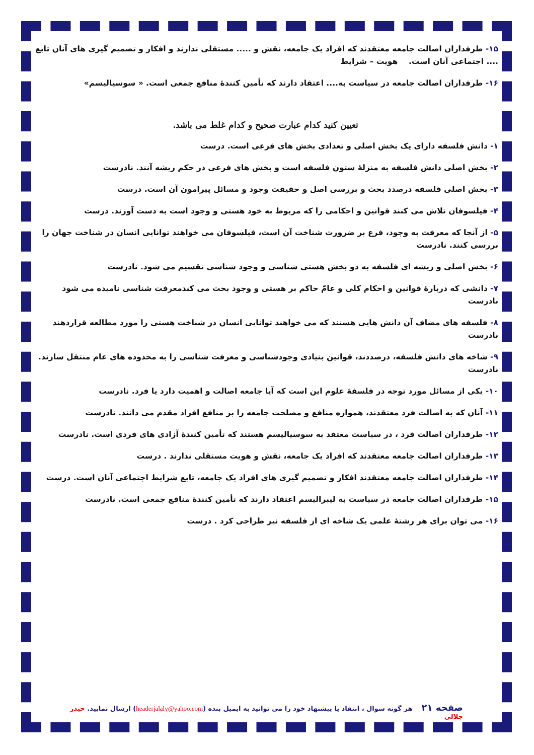۱۵- طرفداران اصالت جامعه معتقدند که افراد یک جامعه، نقش و ..... مستقلی ندارند و افکار و تصمیم گیری های آنان تابع .... اجتماعی آنان است. هویت – شرایط
۱۶- طرفداران اصالت جامعه در سیاست به.... اعتقاد دارند که تأمین کنندهٔ منافع جمعی است. « سوسیالیسم»
تعیین کنید کدام عبارت صحیح و کدام غلط می باشد.
۱- دانش فلسفه دارای یک بخش اصلی و تعدادی بخش های فرعی است. درست
۲- بخش اصلی دانش فلسفه به منزلهٔ ستون فلسفه است و بخش های فرعی در حکم ریشه آنند. نادرست
۳- بخش اصلی فلسفه درصدد بحث و بررسی اصل و حقیقت وجود و مسائل پیرامون آن است. درست
۴- فیلسوفان تلاش می کنند قوانین و احکامی را که مربوط به خود هستی و وجود است به دست آورند. درست
۵- از آنجا که معرفت به وجود، فرع بر ضرورت شناخت آن است، فیلسوفان می خواهند توانایی انسان در شناخت جهان را بررسی کنند. نادرست
۶- بخش اصلی و ریشه ای فلسفه به دو بخش هستی شناسی و وجود شناسی تقسیم می شود. نادرست
۷- دانشی که دربارهٔ قوانین و احکام کلی و عامّ حاکم بر هستی و وجود بحث می کندمعرفت شناسی نامیده می شود نادرست
۸- فلسفه های مضاف آن دانش هایی هستند که می خواهند توانایی انسان در شناخت هستی را مورد مطالعه قراردهند نادرست
۹- شاخه های دانش فلسفه، درصددند، قوانین بنیادی وجودشناسی و معرفت شناسی را به محدوده های عام منتقل سازند. نادرست
۱۰- یکی از مسائل مورد توجه در فلسفهٔ علوم این است که آیا جامعه اصالت و اهمیت دارد یا فرد. نادرست
۱۱- آنان که به اصالت فرد معتقدند، همواره منافع و مصلحت جامعه را بر منافع افراد مقدم می دانند. نادرست
۱۲- طرفداران اصالت فرد ، در سیاست معتقد به سوسیالیسم هستند که تأمین کنندهٔ آزادی های فردی است. نادرست
۱۳- طرفداران اصالت جامعه معتقدند که افراد یک جامعه، نقش و هویت مستقلی ندارند . درست
۱۴- طرفداران اصالت جامعه معتقدند افکار و تصمیم گیری های افراد یک جامعه، تابع شرایط اجتماعی آنان است. درست
۱۵- طرفداران اصالت جامعه در سیاست به لیبرالیسم اعتقاد دارند که تأمین کنندهٔ منافع جمعی است. نادرست
۱۶- می توان برای هر رشتهٔ علمی یک شاخه ای از فلسفه نیز طراحی کرد . درست
صفحه ۲۱ هر گونه سوال ، انتقاد یا پیشنهاد خود را می توانید به ایمیل بنده (headerjalaly@yahoo.com) ارسال نمایید. حیدر جلالی